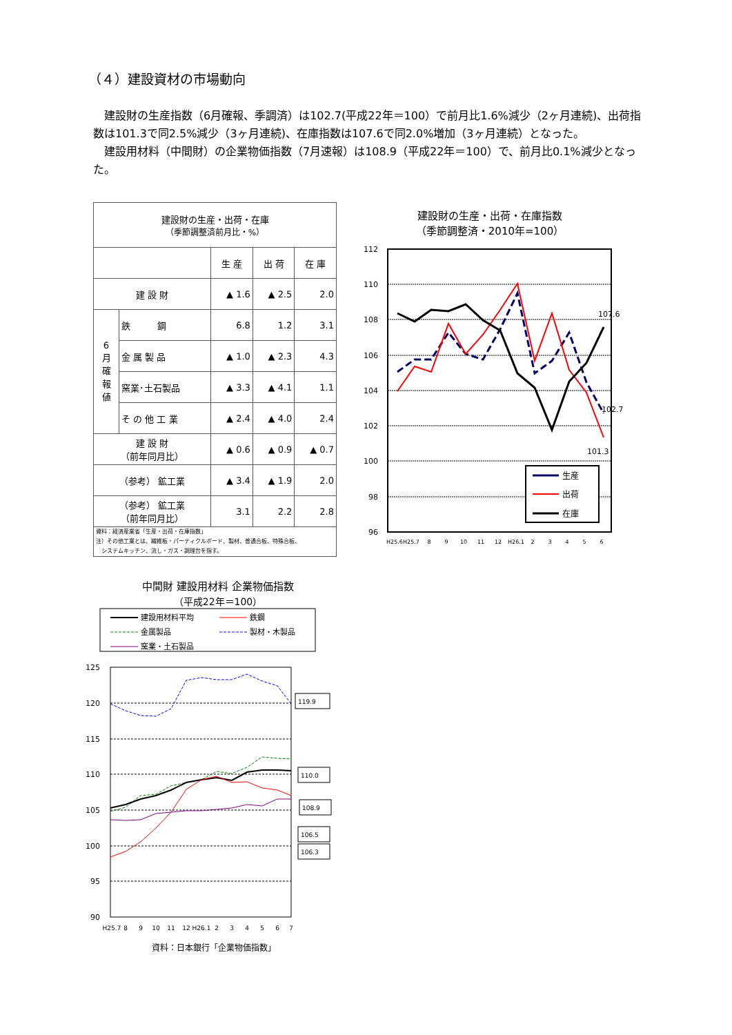（４）建設資材の市場動向
建設財の生産指数（6月確報、季調済）は102.7(平成22年＝100）で前月比1.6%減少（2ヶ月連続)、出荷指数は101.3で同2.5%減少（3ヶ月連続)、在庫指数は107.6で同2.0%増加（3ヶ月連続）となった。
建設用材料（中間財）の企業物価指数（7月速報）は108.9（平成22年＝100）で、前月比0.1%減少となった。
| 建設財の生産・出荷・在庫 （季節調整済前月比・%） | | | | |
| --- | --- | --- | --- | --- |
| | | 生 産 | 出 荷 | 在 庫 |
| 建 設 財 | | ▲ 1.6 | ▲ 2.5 | 2.0 |
| 6 月 確 報 値 | 鉄 鋼 | 6.8 | 1.2 | 3.1 |
| | 金 属 製 品 | ▲ 1.0 | ▲ 2.3 | 4.3 |
| | 窯業･土石製品 | ▲ 3.3 | ▲ 4.1 | 1.1 |
| | そ の 他 工 業 | ▲ 2.4 | ▲ 4.0 | 2.4 |
| 建 設 財 （前年同月比） | | ▲ 0.6 | ▲ 0.9 | ▲ 0.7 |
| （参考） 鉱工業 | | ▲ 3.4 | ▲ 1.9 | 2.0 |
| （参考） 鉱工業 （前年同月比） | | 3.1 | 2.2 | 2.8 |
| 資料：経済産業省「生産・出荷・在庫指数」 注）その他工業とは、繊維板・パーティクルボード、製材、普通合板、特殊合板、 システムキッチン、流し・ガス・調理台を指す。 | | | | |
建設財の生産・出荷・在庫指数
（季節調整済・2010年=100）
112
110
108
106
104
102
100
98
96
107.6
102.7
101.3
生産
出荷
在庫
H25.6
H25.7
8
9
10
11
12
H26.1
2
3
4
5
6
中間財 建設用材料 企業物価指数
（平成22年＝100）
建設用材料平均
鉄鋼
金属製品
製材・木製品
窯業・土石製品
125
120
115
110
105
100
95
90
119.9
110.0
108.9
106.5
106.3
H25.7
8
9
10
11
12
H26.1
2
3
4
5
6
7
資料：日本銀行「企業物価指数」